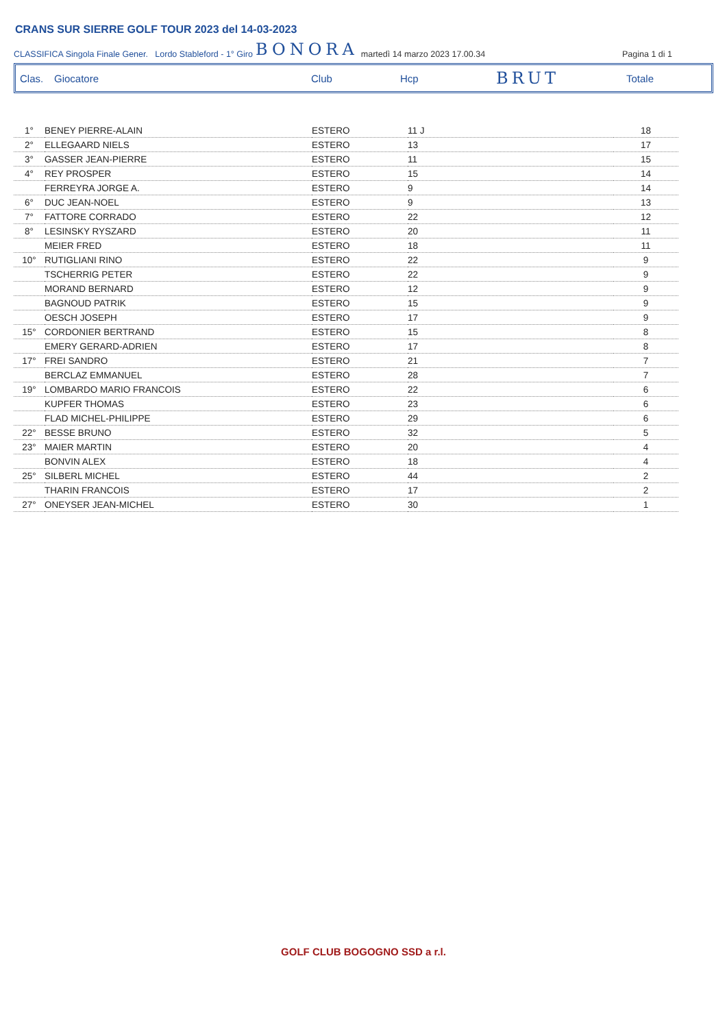CRANS SUR SIERRE GOLF TOUR 2023 del 14-03-2023
CLASSIFICA Singola Finale Gener. Lordo Stableford - 1° Giro BONORA martedì 14 marzo 2023 17.00.34 Pagina 1 di 1
Clas. Giocatore Club Hcp BRUT Totale
| 1° | BENEY PIERRE-ALAIN | ESTERO | 11 J | 18 |
| 2° | ELLEGAARD NIELS | ESTERO | 13 | 17 |
| 3° | GASSER JEAN-PIERRE | ESTERO | 11 | 15 |
| 4° | REY PROSPER | ESTERO | 15 | 14 |
| | FERREYRA JORGE A. | ESTERO | 9 | 14 |
| 6° | DUC JEAN-NOEL | ESTERO | 9 | 13 |
| 7° | FATTORE CORRADO | ESTERO | 22 | 12 |
| 8° | LESINSKY RYSZARD | ESTERO | 20 | 11 |
| | MEIER FRED | ESTERO | 18 | 11 |
| 10° | RUTIGLIANI RINO | ESTERO | 22 | 9 |
| | TSCHERRIG PETER | ESTERO | 22 | 9 |
| | MORAND BERNARD | ESTERO | 12 | 9 |
| | BAGNOUD PATRIK | ESTERO | 15 | 9 |
| | OESCH JOSEPH | ESTERO | 17 | 9 |
| 15° | CORDONIER BERTRAND | ESTERO | 15 | 8 |
| | EMERY GERARD-ADRIEN | ESTERO | 17 | 8 |
| 17° | FREI SANDRO | ESTERO | 21 | 7 |
| | BERCLAZ EMMANUEL | ESTERO | 28 | 7 |
| 19° | LOMBARDO MARIO FRANCOIS | ESTERO | 22 | 6 |
| | KUPFER THOMAS | ESTERO | 23 | 6 |
| | FLAD MICHEL-PHILIPPE | ESTERO | 29 | 6 |
| 22° | BESSE BRUNO | ESTERO | 32 | 5 |
| 23° | MAIER MARTIN | ESTERO | 20 | 4 |
| | BONVIN ALEX | ESTERO | 18 | 4 |
| 25° | SILBERL MICHEL | ESTERO | 44 | 2 |
| | THARIN FRANCOIS | ESTERO | 17 | 2 |
| 27° | ONEYSER JEAN-MICHEL | ESTERO | 30 | 1 |
GOLF CLUB BOGOGNO SSD a r.l.